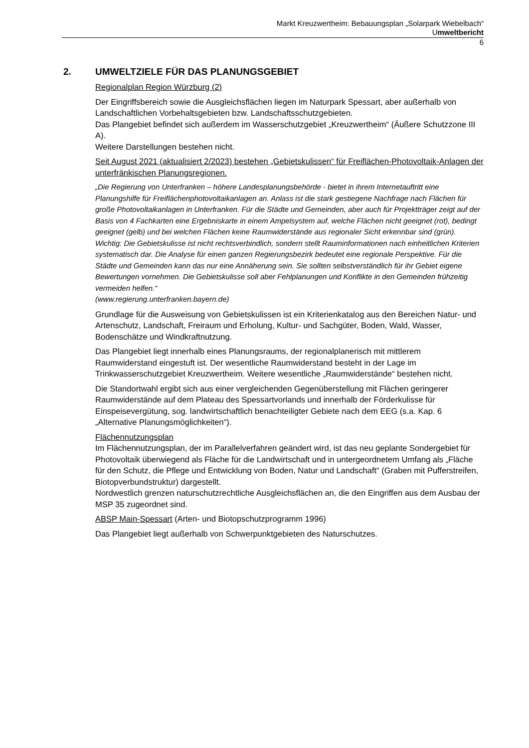Markt Kreuzwertheim: Bebauungsplan „Solarpark Wiebelbach“
Umweltbericht
6
2. UMWELTZIELE FÜR DAS PLANUNGSGEBIET
Regionalplan Region Würzburg (2)
Der Eingriffsbereich sowie die Ausgleichsflächen liegen im Naturpark Spessart, aber außerhalb von Landschaftlichen Vorbehaltsgebieten bzw. Landschaftsschutzgebieten.
Das Plangebiet befindet sich außerdem im Wasserschutzgebiet „Kreuzwertheim“ (Äußere Schutzzone III A).
Weitere Darstellungen bestehen nicht.
Seit August 2021 (aktualisiert 2/2023) bestehen „Gebietskulissen“ für Freiflächen-Photovoltaik-Anlagen der unterfränkischen Planungsregionen.
„Die Regierung von Unterfranken – höhere Landesplanungsbehörde - bietet in ihrem Internetauftritt eine Planungshilfe für Freiflächenphotovoltaikanlagen an. Anlass ist die stark gestiegene Nachfrage nach Flächen für große Photovoltaikanlagen in Unterfranken. Für die Städte und Gemeinden, aber auch für Projektträger zeigt auf der Basis von 4 Fachkarten eine Ergebniskarte in einem Ampelsystem auf, welche Flächen nicht geeignet (rot), bedingt geeignet (gelb) und bei welchen Flächen keine Raumwiderstände aus regionaler Sicht erkennbar sind (grün).
Wichtig: Die Gebietskulisse ist nicht rechtsverbindlich, sondern stellt Rauminformationen nach einheitlichen Kriterien systematisch dar. Die Analyse für einen ganzen Regierungsbezirk bedeutet eine regionale Perspektive. Für die Städte und Gemeinden kann das nur eine Annäherung sein. Sie sollten selbstverständlich für ihr Gebiet eigene Bewertungen vornehmen. Die Gebietskulisse soll aber Fehlplanungen und Konflikte in den Gemeinden frühzeitig vermeiden helfen.“
(www.regierung.unterfranken.bayern.de)
Grundlage für die Ausweisung von Gebietskulissen ist ein Kriterienkatalog aus den Bereichen Natur- und Artenschutz, Landschaft, Freiraum und Erholung, Kultur- und Sachgüter, Boden, Wald, Wasser, Bodenschätze und Windkraftnutzung.
Das Plangebiet liegt innerhalb eines Planungsraums, der regionalplanerisch mit mittlerem Raumwiderstand eingestuft ist. Der wesentliche Raumwiderstand besteht in der Lage im Trinkwasserschutzgebiet Kreuzwertheim. Weitere wesentliche „Raumwiderstände“ bestehen nicht.
Die Standortwahl ergibt sich aus einer vergleichenden Gegenüberstellung mit Flächen geringerer Raumwiderstände auf dem Plateau des Spessartvorlands und innerhalb der Förderkulisse für Einspeisevergütung, sog. landwirtschaftlich benachteiligter Gebiete nach dem EEG (s.a. Kap. 6 „Alternative Planungsmöglichkeiten“).
Flächennutzungsplan
Im Flächennutzungsplan, der im Parallelverfahren geändert wird, ist das neu geplante Sondergebiet für Photovoltaik überwiegend als Fläche für die Landwirtschaft und in untergeordnetem Umfang als „Fläche für den Schutz, die Pflege und Entwicklung von Boden, Natur und Landschaft“ (Graben mit Pufferstreifen, Biotopverbundstruktur) dargestellt.
Nordwestlich grenzen naturschutzrechtliche Ausgleichsflächen an, die den Eingriffen aus dem Ausbau der MSP 35 zugeordnet sind.
ABSP Main-Spessart (Arten- und Biotopschutzprogramm 1996)
Das Plangebiet liegt außerhalb von Schwerpunktgebieten des Naturschutzes.